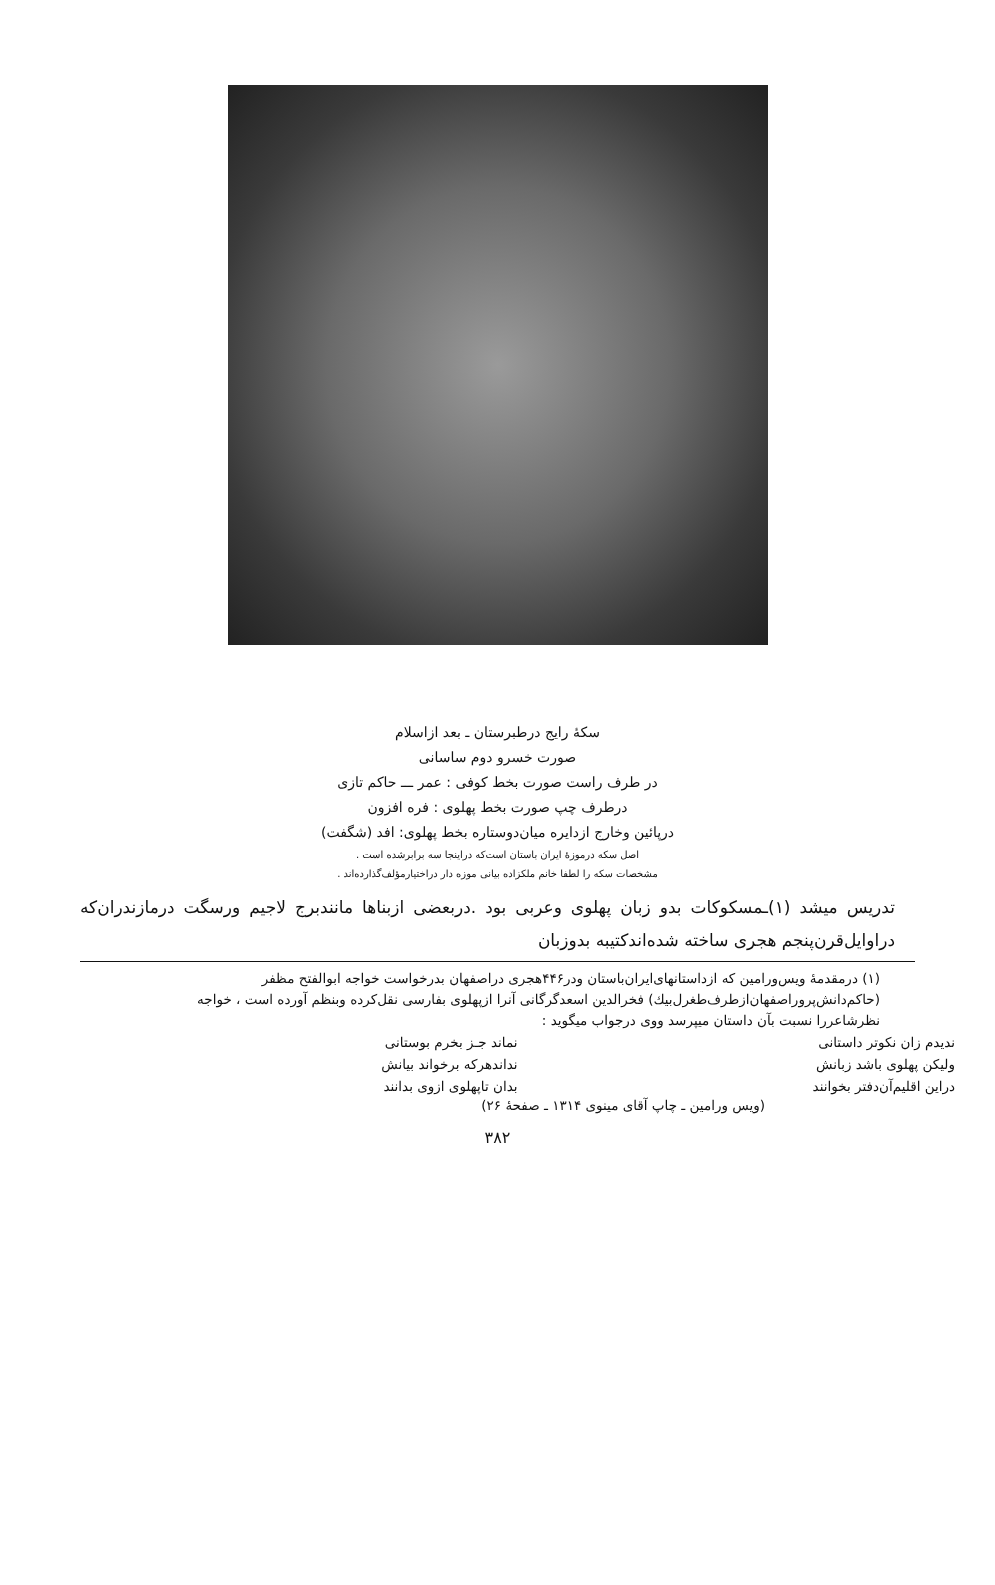سکهٔ رایج درطبرستان ـ بعد ازاسلام
صورت خسرو دوم ساسانی
در طرف راست صورت بخط کوفی : عمر ـــ حاکم تازی
درطرف چپ صورت بخط پهلوی : فره افزون
درپائین وخارج ازدایره میان‌دوستاره بخط پهلوی: افد (شگفت)
اصل سکه درموزهٔ ایران باستان است‌که دراینجا سه برابرشده است .
مشخصات سکه را لطفا خانم ملکزاده بیانی موزه دار دراختیارمؤلف‌گذارده‌اند .
تدریس میشد (۱)ـمسکوکات بدو زبان پهلوی وعربی بود .دربعضی ازبناها مانندبرج لاجیم ورسگت درمازندران‌که دراوایل‌قرن‌پنجم هجری ساخته شده‌اندکتیبه بدوزبان
(۱) درمقدمهٔ ویس‌ورامین که ازداستانهای‌ایران‌باستان ودر۴۴۶هجری دراصفهان بدرخواست خواجه ابوالفتح مظفر (حاکم‌دانش‌پروراصفهان‌ازطرف‌طغرل‌بیك) فخرالدین اسعدگرگانی آنرا ازپهلوی بفارسی نقل‌کرده وبنظم آورده است ، خواجه نظرشاعررا نسبت بآن داستان میپرسد ووی درجواب میگوید :
ندیدم زان نکوتر داستانی
نماند جـز بخرم بوستانی
ولیکن پهلوی باشد زبانش
نداندهرکه برخواند بیانش
دراین اقلیم‌آن‌دفتر بخوانند
بدان تاپهلوی ازوی بدانند
(ویس ورامین ـ چاپ آقای مینوی ۱۳۱۴ ـ صفحهٔ ۲۶)
۳۸۲